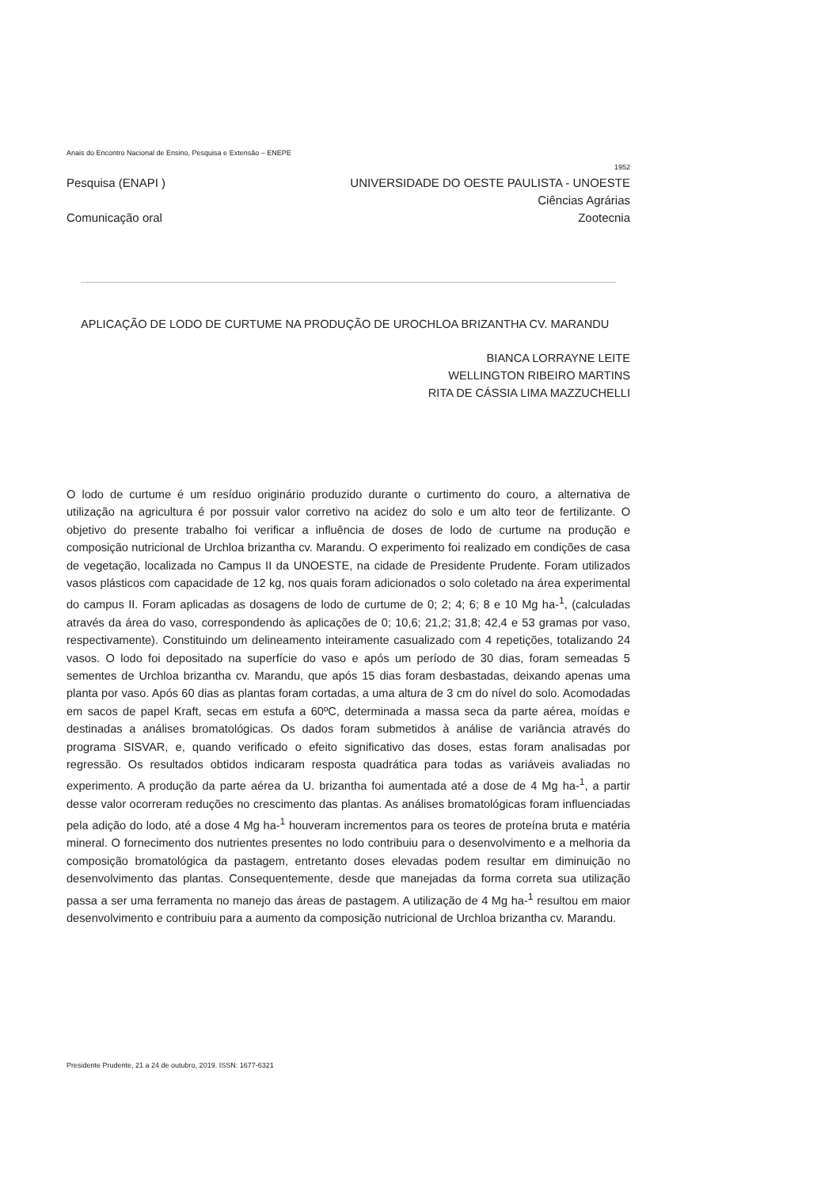Anais do Encontro Nacional de Ensino, Pesquisa e Extensão – ENEPE
1952
Pesquisa (ENAPI ) UNIVERSIDADE DO OESTE PAULISTA - UNOESTE
Ciências Agrárias
Comunicação oral Zootecnia
APLICAÇÃO DE LODO DE CURTUME NA PRODUÇÃO DE UROCHLOA BRIZANTHA CV. MARANDU
BIANCA LORRAYNE LEITE
WELLINGTON RIBEIRO MARTINS
RITA DE CÁSSIA LIMA MAZZUCHELLI
O lodo de curtume é um resíduo originário produzido durante o curtimento do couro, a alternativa de utilização na agricultura é por possuir valor corretivo na acidez do solo e um alto teor de fertilizante. O objetivo do presente trabalho foi verificar a influência de doses de lodo de curtume na produção e composição nutricional de Urchloa brizantha cv. Marandu. O experimento foi realizado em condições de casa de vegetação, localizada no Campus II da UNOESTE, na cidade de Presidente Prudente. Foram utilizados vasos plásticos com capacidade de 12 kg, nos quais foram adicionados o solo coletado na área experimental do campus II. Foram aplicadas as dosagens de lodo de curtume de 0; 2; 4; 6; 8 e 10 Mg ha-<sup>1</sup>, (calculadas através da área do vaso, correspondendo às aplicações de 0; 10,6; 21,2; 31,8; 42,4 e 53 gramas por vaso, respectivamente). Constituindo um delineamento inteiramente casualizado com 4 repetições, totalizando 24 vasos. O lodo foi depositado na superfície do vaso e após um período de 30 dias, foram semeadas 5 sementes de Urchloa brizantha cv. Marandu, que após 15 dias foram desbastadas, deixando apenas uma planta por vaso. Após 60 dias as plantas foram cortadas, a uma altura de 3 cm do nível do solo. Acomodadas em sacos de papel Kraft, secas em estufa a 60ºC, determinada a massa seca da parte aérea, moídas e destinadas a análises bromatológicas. Os dados foram submetidos à análise de variância através do programa SISVAR, e, quando verificado o efeito significativo das doses, estas foram analisadas por regressão. Os resultados obtidos indicaram resposta quadrática para todas as variáveis avaliadas no experimento. A produção da parte aérea da U. brizantha foi aumentada até a dose de 4 Mg ha-<sup>1</sup>, a partir desse valor ocorreram reduções no crescimento das plantas. As análises bromatológicas foram influenciadas pela adição do lodo, até a dose 4 Mg ha-<sup>1</sup> houveram incrementos para os teores de proteína bruta e matéria mineral. O fornecimento dos nutrientes presentes no lodo contribuiu para o desenvolvimento e a melhoria da composição bromatológica da pastagem, entretanto doses elevadas podem resultar em diminuição no desenvolvimento das plantas. Consequentemente, desde que manejadas da forma correta sua utilização passa a ser uma ferramenta no manejo das áreas de pastagem. A utilização de 4 Mg ha-<sup>1</sup> resultou em maior desenvolvimento e contribuiu para a aumento da composição nutricional de Urchloa brizantha cv. Marandu.
Presidente Prudente, 21 a 24 de outubro, 2019. ISSN: 1677-6321